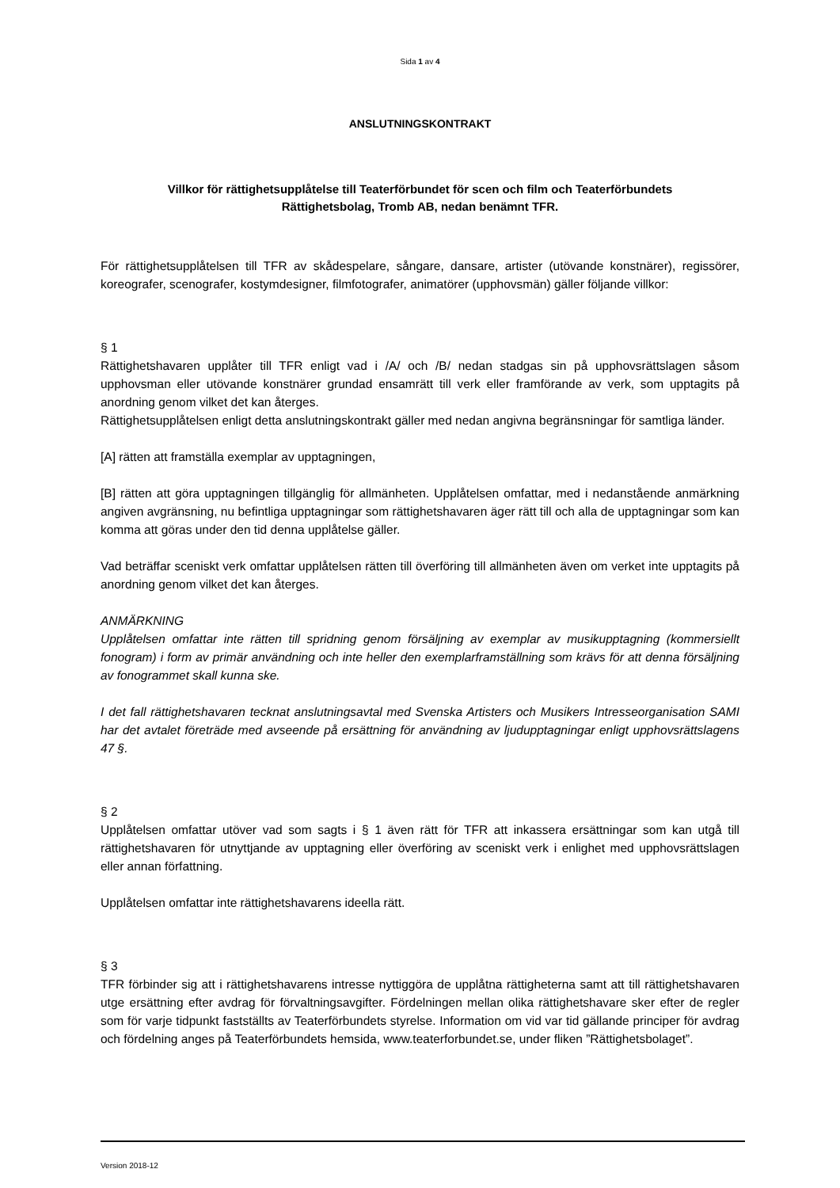Sida 1 av 4
ANSLUTNINGSKONTRAKT
Villkor för rättighetsupplåtelse till Teaterförbundet för scen och film och Teaterförbundets
Rättighetsbolag, Tromb AB, nedan benämnt TFR.
För rättighetsupplåtelsen till TFR av skådespelare, sångare, dansare, artister (utövande konstnärer), regissörer, koreografer, scenografer, kostymdesigner, filmfotografer, animatörer (upphovsmän) gäller följande villkor:
§ 1
Rättighetshavaren upplåter till TFR enligt vad i /A/ och /B/ nedan stadgas sin på upphovsrättslagen såsom upphovsman eller utövande konstnärer grundad ensamrätt till verk eller framförande av verk, som upptagits på anordning genom vilket det kan återges.
Rättighetsupplåtelsen enligt detta anslutningskontrakt gäller med nedan angivna begränsningar för samtliga länder.
[A] rätten att framställa exemplar av upptagningen,
[B] rätten att göra upptagningen tillgänglig för allmänheten. Upplåtelsen omfattar, med i nedanstående anmärkning angiven avgränsning, nu befintliga upptagningar som rättighetshavaren äger rätt till och alla de upptagningar som kan komma att göras under den tid denna upplåtelse gäller.
Vad beträffar sceniskt verk omfattar upplåtelsen rätten till överföring till allmänheten även om verket inte upptagits på anordning genom vilket det kan återges.
ANMÄRKNING
Upplåtelsen omfattar inte rätten till spridning genom försäljning av exemplar av musikupptagning (kommersiellt fonogram) i form av primär användning och inte heller den exemplarframställning som krävs för att denna försäljning av fonogrammet skall kunna ske.
I det fall rättighetshavaren tecknat anslutningsavtal med Svenska Artisters och Musikers Intresseorganisation SAMI har det avtalet företräde med avseende på ersättning för användning av ljudupptagningar enligt upphovsrättslagens 47 §.
§ 2
Upplåtelsen omfattar utöver vad som sagts i § 1 även rätt för TFR att inkassera ersättningar som kan utgå till rättighetshavaren för utnyttjande av upptagning eller överföring av sceniskt verk i enlighet med upphovsrättslagen eller annan författning.
Upplåtelsen omfattar inte rättighetshavarens ideella rätt.
§ 3
TFR förbinder sig att i rättighetshavarens intresse nyttiggöra de upplåtna rättigheterna samt att till rättighetshavaren utge ersättning efter avdrag för förvaltningsavgifter. Fördelningen mellan olika rättighetshavare sker efter de regler som för varje tidpunkt fastställts av Teaterförbundets styrelse. Information om vid var tid gällande principer för avdrag och fördelning anges på Teaterförbundets hemsida, www.teaterforbundet.se, under fliken ”Rättighetsbolaget”.
Version 2018-12